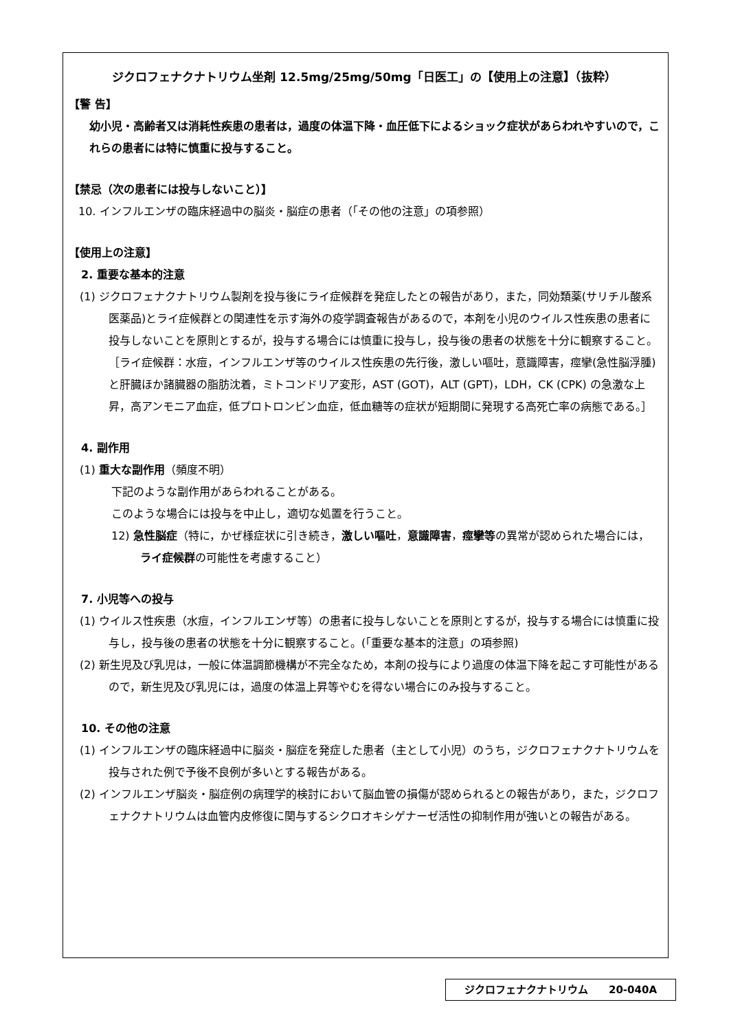ジクロフェナクナトリウム坐剤 12.5mg/25mg/50mg「日医工」の【使用上の注意】（抜粋）
【警 告】
幼小児・高齢者又は消耗性疾患の患者は，過度の体温下降・血圧低下によるショック症状があらわれやすいので，これらの患者には特に慎重に投与すること。
【禁忌（次の患者には投与しないこと）】
10. インフルエンザの臨床経過中の脳炎・脳症の患者（「その他の注意」の項参照）
【使用上の注意】
2. 重要な基本的注意
(1) ジクロフェナクナトリウム製剤を投与後にライ症候群を発症したとの報告があり，また，同効類薬(サリチル酸系医薬品)とライ症候群との関連性を示す海外の疫学調査報告があるので，本剤を小児のウイルス性疾患の患者に投与しないことを原則とするが，投与する場合には慎重に投与し，投与後の患者の状態を十分に観察すること。
［ライ症候群：水痘，インフルエンザ等のウイルス性疾患の先行後，激しい嘔吐，意識障害，痙攣(急性脳浮腫)と肝臓ほか諸臓器の脂肪沈着，ミトコンドリア変形，AST (GOT)，ALT (GPT)，LDH，CK (CPK) の急激な上昇，高アンモニア血症，低プロトロンビン血症，低血糖等の症状が短期間に発現する高死亡率の病態である。］
4. 副作用
(1) 重大な副作用（頻度不明）
下記のような副作用があらわれることがある。
このような場合には投与を中止し，適切な処置を行うこと。
12) 急性脳症（特に，かぜ様症状に引き続き，激しい嘔吐，意識障害，痙攣等の異常が認められた場合には，ライ症候群の可能性を考慮すること）
7. 小児等への投与
(1) ウイルス性疾患（水痘，インフルエンザ等）の患者に投与しないことを原則とするが，投与する場合には慎重に投与し，投与後の患者の状態を十分に観察すること。(「重要な基本的注意」の項参照)
(2) 新生児及び乳児は，一般に体温調節機構が不完全なため，本剤の投与により過度の体温下降を起こす可能性があるので，新生児及び乳児には，過度の体温上昇等やむを得ない場合にのみ投与すること。
10. その他の注意
(1) インフルエンザの臨床経過中に脳炎・脳症を発症した患者（主として小児）のうち，ジクロフェナクナトリウムを投与された例で予後不良例が多いとする報告がある。
(2) インフルエンザ脳炎・脳症例の病理学的検討において脳血管の損傷が認められるとの報告があり，また，ジクロフェナクナトリウムは血管内皮修復に関与するシクロオキシゲナーゼ活性の抑制作用が強いとの報告がある。
ジクロフェナクナトリウム　　20-040A